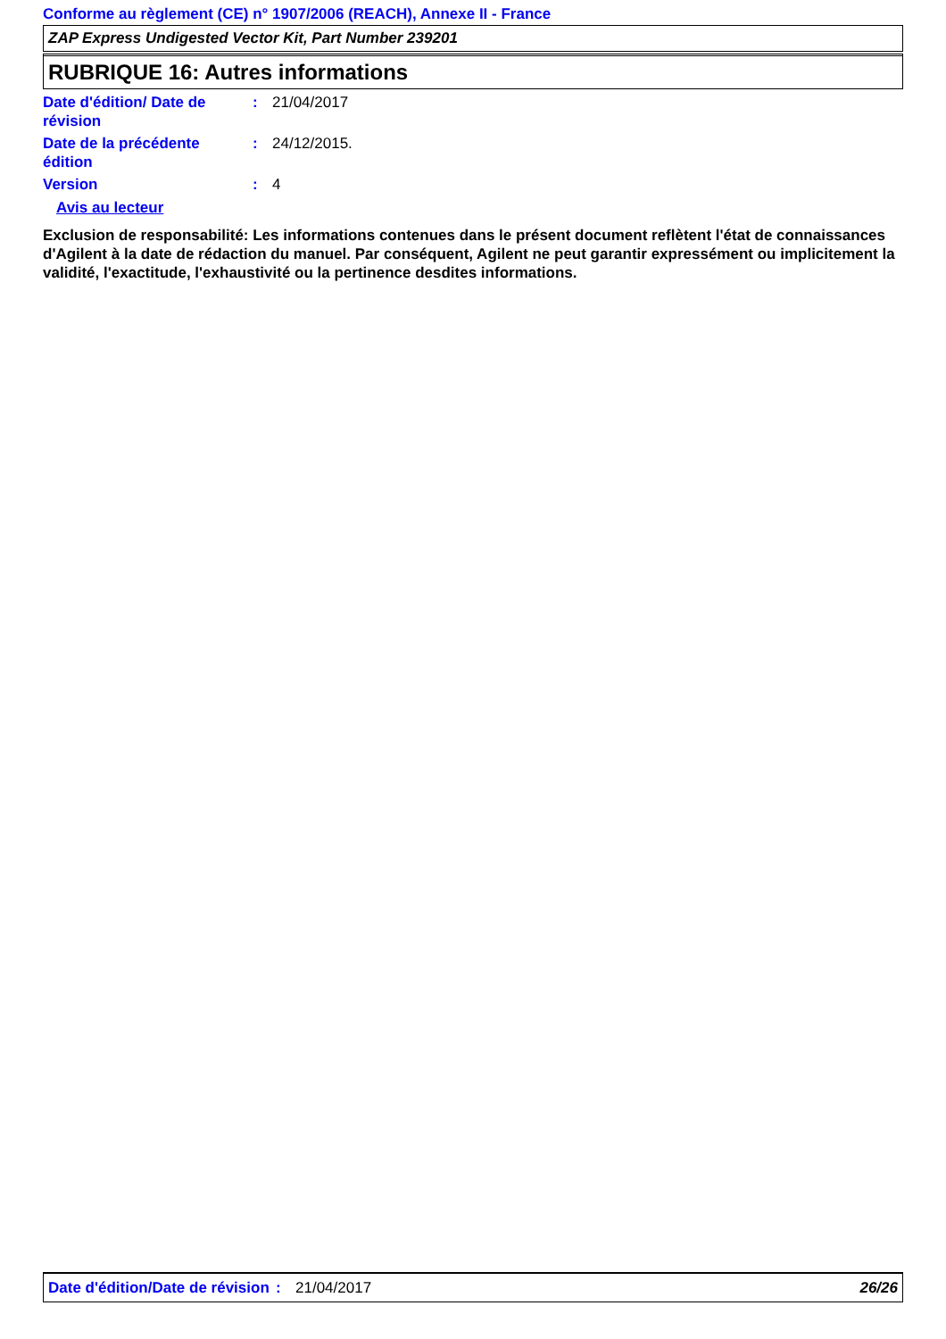Conforme au règlement (CE) n° 1907/2006 (REACH), Annexe II - France
ZAP Express Undigested Vector Kit, Part Number 239201
RUBRIQUE 16: Autres informations
Date d'édition/ Date de révision
: 21/04/2017
Date de la précédente édition
: 24/12/2015.
Version : 4
Avis au lecteur
Exclusion de responsabilité: Les informations contenues dans le présent document reflètent l'état de connaissances d'Agilent à la date de rédaction du manuel. Par conséquent, Agilent ne peut garantir expressément ou implicitement la validité, l'exactitude, l'exhaustivité ou la pertinence desdites informations.
Date d'édition/Date de révision
: 21/04/2017 26/26